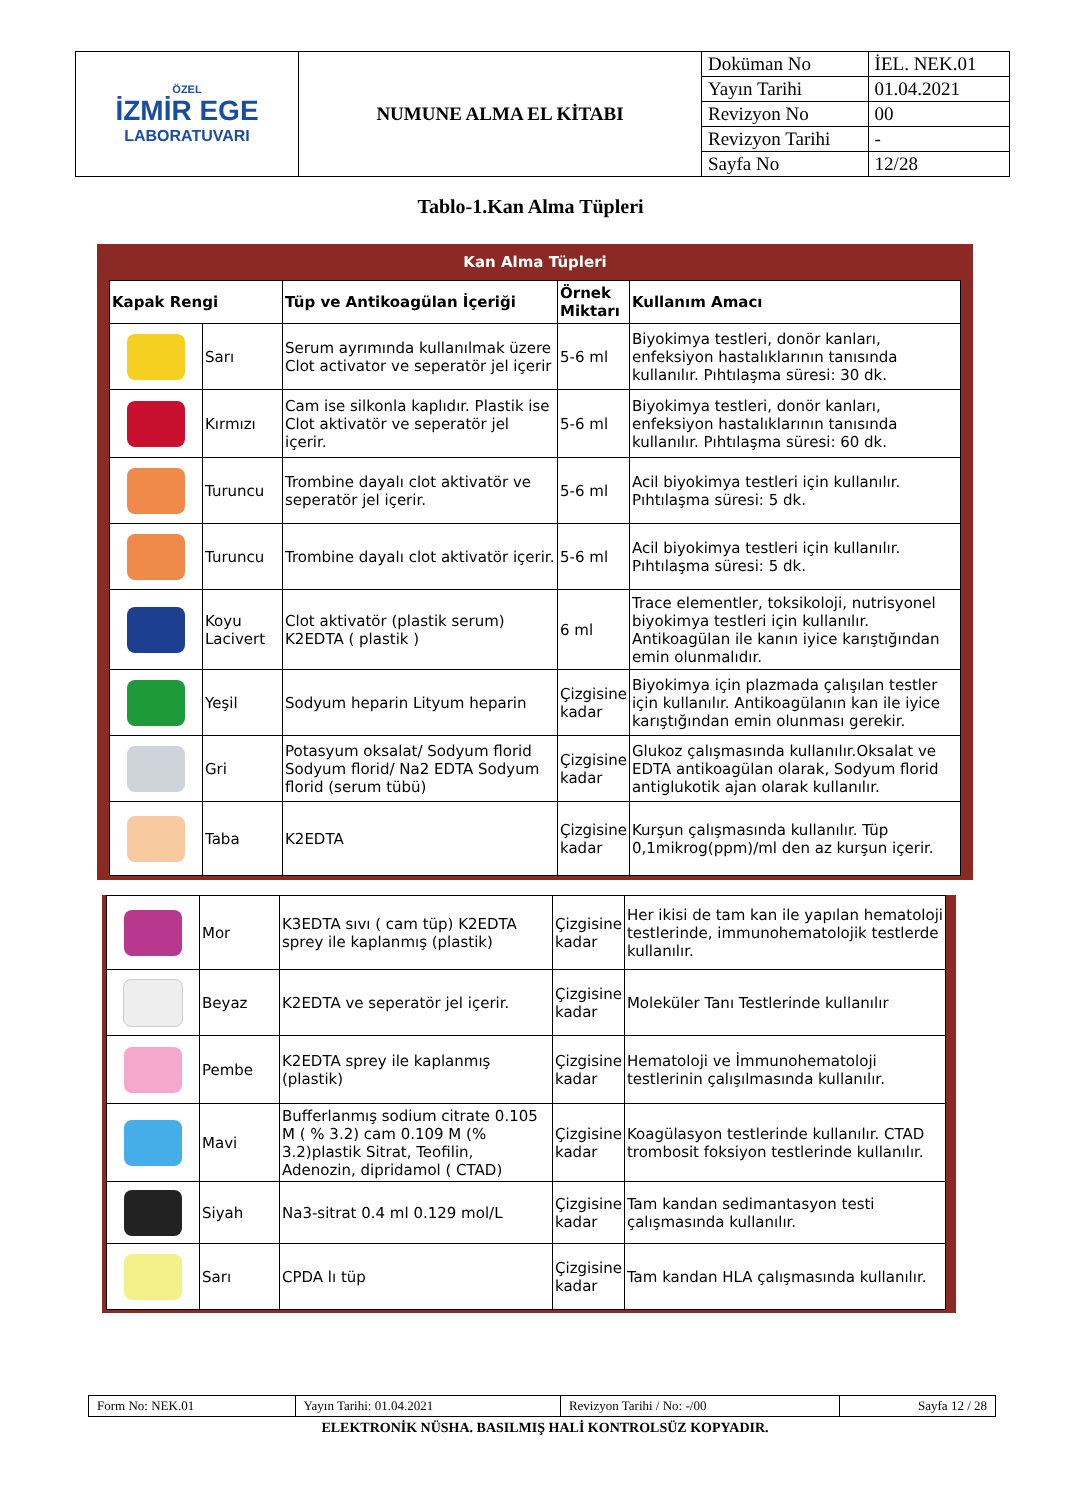| ÖZEL İZMİR EGE LABORATUVARI | NUMUNE ALMA EL KİTABI | Doküman No | İEL. NEK.01 |
| | | Yayın Tarihi | 01.04.2021 |
| | | Revizyon No | 00 |
| | | Revizyon Tarihi | - |
| | | Sayfa No | 12/28 |
Tablo-1.Kan Alma Tüpleri
Kan Alma Tüpleri
| Kapak Rengi | | Tüp ve Antikoagülan İçeriği | Örnek Miktarı | Kullanım Amacı |
| --- | --- | --- | --- | --- |
| | Sarı | Serum ayrımında kullanılmak üzere Clot activator ve seperatör jel içerir | 5-6 ml | Biyokimya testleri, donör kanları, enfeksiyon hastalıklarının tanısında kullanılır. Pıhtılaşma süresi: 30 dk. |
| | Kırmızı | Cam ise silkonla kaplıdır. Plastik ise Clot aktivatör ve seperatör jel içerir. | 5-6 ml | Biyokimya testleri, donör kanları, enfeksiyon hastalıklarının tanısında kullanılır. Pıhtılaşma süresi: 60 dk. |
| | Turuncu | Trombine dayalı clot aktivatör ve seperatör jel içerir. | 5-6 ml | Acil biyokimya testleri için kullanılır. Pıhtılaşma süresi: 5 dk. |
| | Turuncu | Trombine dayalı clot aktivatör içerir. | 5-6 ml | Acil biyokimya testleri için kullanılır. Pıhtılaşma süresi: 5 dk. |
| | Koyu Lacivert | Clot aktivatör (plastik serum) K2EDTA ( plastik ) | 6 ml | Trace elementler, toksikoloji, nutrisyonel biyokimya testleri için kullanılır. Antikoagülan ile kanın iyice karıştığından emin olunmalıdır. |
| | Yeşil | Sodyum heparin Lityum heparin | Çizgisine kadar | Biyokimya için plazmada çalışılan testler için kullanılır. Antikoagülanın kan ile iyice karıştığından emin olunması gerekir. |
| | Gri | Potasyum oksalat/ Sodyum florid Sodyum florid/ Na2 EDTA Sodyum florid (serum tübü) | Çizgisine kadar | Glukoz çalışmasında kullanılır.Oksalat ve EDTA antikoagülan olarak, Sodyum florid antiglukotik ajan olarak kullanılır. |
| | Taba | K2EDTA | Çizgisine kadar | Kurşun çalışmasında kullanılır. Tüp 0,1mikrog(ppm)/ml den az kurşun içerir. |
| | Mor | K3EDTA sıvı ( cam tüp) K2EDTA sprey ile kaplanmış (plastik) | Çizgisine kadar | Her ikisi de tam kan ile yapılan hematoloji testlerinde, immunohematolojik testlerde kullanılır. |
| | Beyaz | K2EDTA ve seperatör jel içerir. | Çizgisine kadar | Moleküler Tanı Testlerinde kullanılır |
| | Pembe | K2EDTA sprey ile kaplanmış (plastik) | Çizgisine kadar | Hematoloji ve İmmunohematoloji testlerinin çalışılmasında kullanılır. |
| | Mavi | Bufferlanmış sodium citrate 0.105 M ( % 3.2) cam 0.109 M (% 3.2)plastik Sitrat, Teofilin, Adenozin, dipridamol ( CTAD) | Çizgisine kadar | Koagülasyon testlerinde kullanılır. CTAD trombosit foksiyon testlerinde kullanılır. |
| | Siyah | Na3-sitrat 0.4 ml 0.129 mol/L | Çizgisine kadar | Tam kandan sedimantasyon testi çalışmasında kullanılır. |
| | Sarı | CPDA lı tüp | Çizgisine kadar | Tam kandan HLA çalışmasında kullanılır. |
| Form No: NEK.01 | Yayın Tarihi: 01.04.2021 | Revizyon Tarihi / No: -/00 | Sayfa 12 / 28 |
ELEKTRONİK NÜSHA. BASILMIŞ HALİ KONTROLSÜZ KOPYADIR.